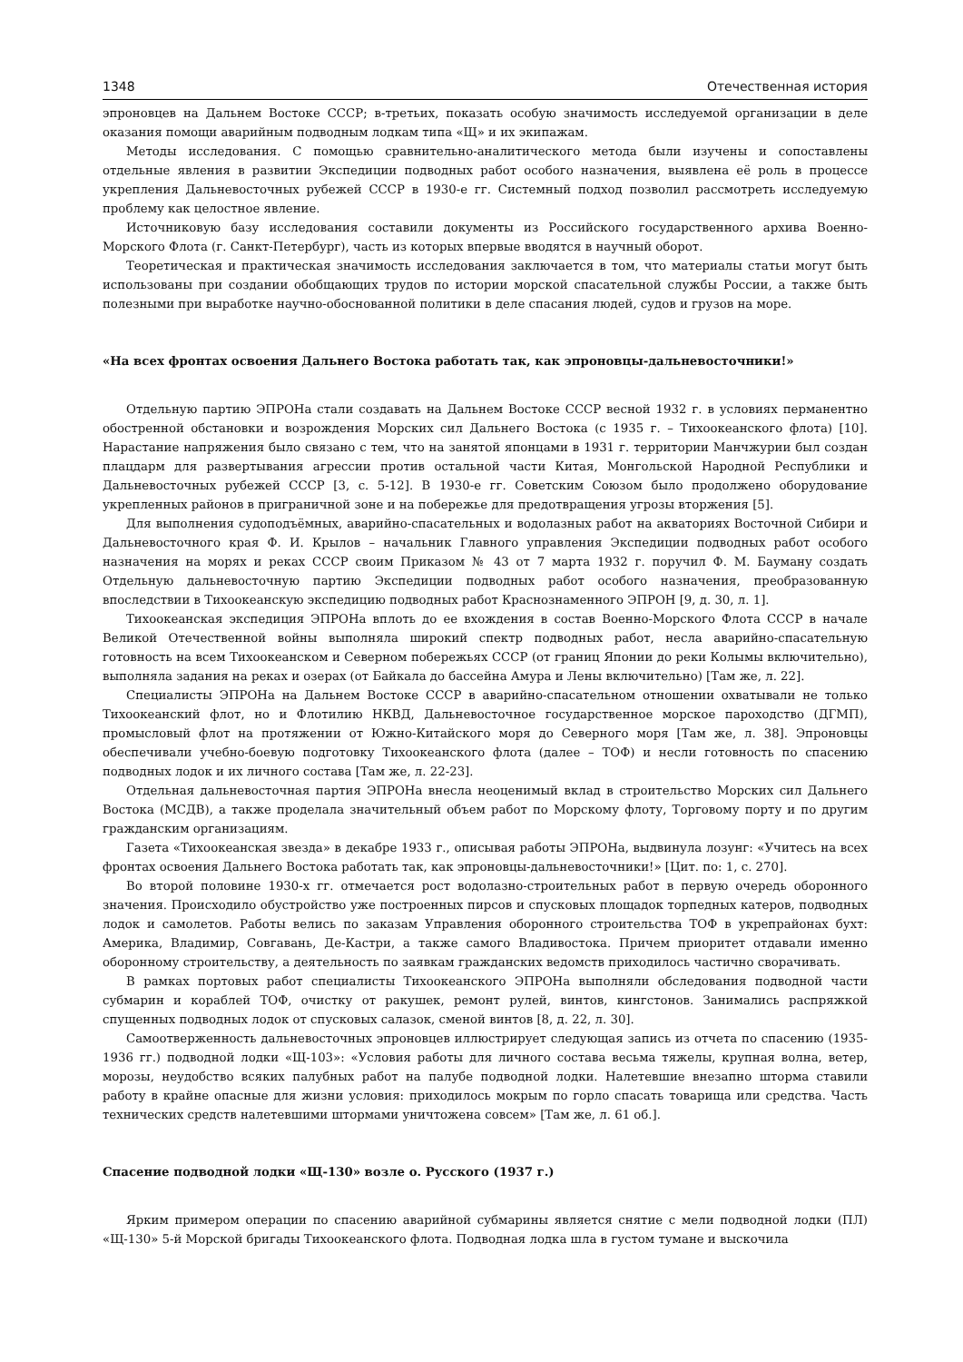1348 Отечественная история
эпроновцев на Дальнем Востоке СССР; в-третьих, показать особую значимость исследуемой организации в деле оказания помощи аварийным подводным лодкам типа «Щ» и их экипажам.
Методы исследования. С помощью сравнительно-аналитического метода были изучены и сопоставлены отдельные явления в развитии Экспедиции подводных работ особого назначения, выявлена её роль в процессе укрепления Дальневосточных рубежей СССР в 1930-е гг. Системный подход позволил рассмотреть исследуемую проблему как целостное явление.
Источниковую базу исследования составили документы из Российского государственного архива Военно-Морского Флота (г. Санкт-Петербург), часть из которых впервые вводятся в научный оборот.
Теоретическая и практическая значимость исследования заключается в том, что материалы статьи могут быть использованы при создании обобщающих трудов по истории морской спасательной службы России, а также быть полезными при выработке научно-обоснованной политики в деле спасания людей, судов и грузов на море.
«На всех фронтах освоения Дальнего Востока работать так, как эпроновцы-дальневосточники!»
Отдельную партию ЭПРОНа стали создавать на Дальнем Востоке СССР весной 1932 г. в условиях перманентно обостренной обстановки и возрождения Морских сил Дальнего Востока (с 1935 г. – Тихоокеанского флота) [10]. Нарастание напряжения было связано с тем, что на занятой японцами в 1931 г. территории Манчжурии был создан плацдарм для развертывания агрессии против остальной части Китая, Монгольской Народной Республики и Дальневосточных рубежей СССР [3, с. 5-12]. В 1930-е гг. Советским Союзом было продолжено оборудование укрепленных районов в приграничной зоне и на побережье для предотвращения угрозы вторжения [5].
Для выполнения судоподъёмных, аварийно-спасательных и водолазных работ на акваториях Восточной Сибири и Дальневосточного края Ф. И. Крылов – начальник Главного управления Экспедиции подводных работ особого назначения на морях и реках СССР своим Приказом № 43 от 7 марта 1932 г. поручил Ф. М. Бауману создать Отдельную дальневосточную партию Экспедиции подводных работ особого назначения, преобразованную впоследствии в Тихоокеанскую экспедицию подводных работ Краснознаменного ЭПРОН [9, д. 30, л. 1].
Тихоокеанская экспедиция ЭПРОНа вплоть до ее вхождения в состав Военно-Морского Флота СССР в начале Великой Отечественной войны выполняла широкий спектр подводных работ, несла аварийно-спасательную готовность на всем Тихоокеанском и Северном побережьях СССР (от границ Японии до реки Колымы включительно), выполняла задания на реках и озерах (от Байкала до бассейна Амура и Лены включительно) [Там же, л. 22].
Специалисты ЭПРОНа на Дальнем Востоке СССР в аварийно-спасательном отношении охватывали не только Тихоокеанский флот, но и Флотилию НКВД, Дальневосточное государственное морское пароходство (ДГМП), промысловый флот на протяжении от Южно-Китайского моря до Северного моря [Там же, л. 38]. Эпроновцы обеспечивали учебно-боевую подготовку Тихоокеанского флота (далее – ТОФ) и несли готовность по спасению подводных лодок и их личного состава [Там же, л. 22-23].
Отдельная дальневосточная партия ЭПРОНа внесла неоценимый вклад в строительство Морских сил Дальнего Востока (МСДВ), а также проделала значительный объем работ по Морскому флоту, Торговому порту и по другим гражданским организациям.
Газета «Тихоокеанская звезда» в декабре 1933 г., описывая работы ЭПРОНа, выдвинула лозунг: «Учитесь на всех фронтах освоения Дальнего Востока работать так, как эпроновцы-дальневосточники!» [Цит. по: 1, с. 270].
Во второй половине 1930-х гг. отмечается рост водолазно-строительных работ в первую очередь оборонного значения. Происходило обустройство уже построенных пирсов и спусковых площадок торпедных катеров, подводных лодок и самолетов. Работы велись по заказам Управления оборонного строительства ТОФ в укрепрайонах бухт: Америка, Владимир, Совгавань, Де-Кастри, а также самого Владивостока. Причем приоритет отдавали именно оборонному строительству, а деятельность по заявкам гражданских ведомств приходилось частично сворачивать.
В рамках портовых работ специалисты Тихоокеанского ЭПРОНа выполняли обследования подводной части субмарин и кораблей ТОФ, очистку от ракушек, ремонт рулей, винтов, кингстонов. Занимались распряжкой спущенных подводных лодок от спусковых салазок, сменой винтов [8, д. 22, л. 30].
Самоотверженность дальневосточных эпроновцев иллюстрирует следующая запись из отчета по спасению (1935-1936 гг.) подводной лодки «Щ-103»: «Условия работы для личного состава весьма тяжелы, крупная волна, ветер, морозы, неудобство всяких палубных работ на палубе подводной лодки. Налетевшие внезапно шторма ставили работу в крайне опасные для жизни условия: приходилось мокрым по горло спасать товарища или средства. Часть технических средств налетевшими штормами уничтожена совсем» [Там же, л. 61 об.].
Спасение подводной лодки «Щ-130» возле о. Русского (1937 г.)
Ярким примером операции по спасению аварийной субмарины является снятие с мели подводной лодки (ПЛ) «Щ-130» 5-й Морской бригады Тихоокеанского флота. Подводная лодка шла в густом тумане и выскочила